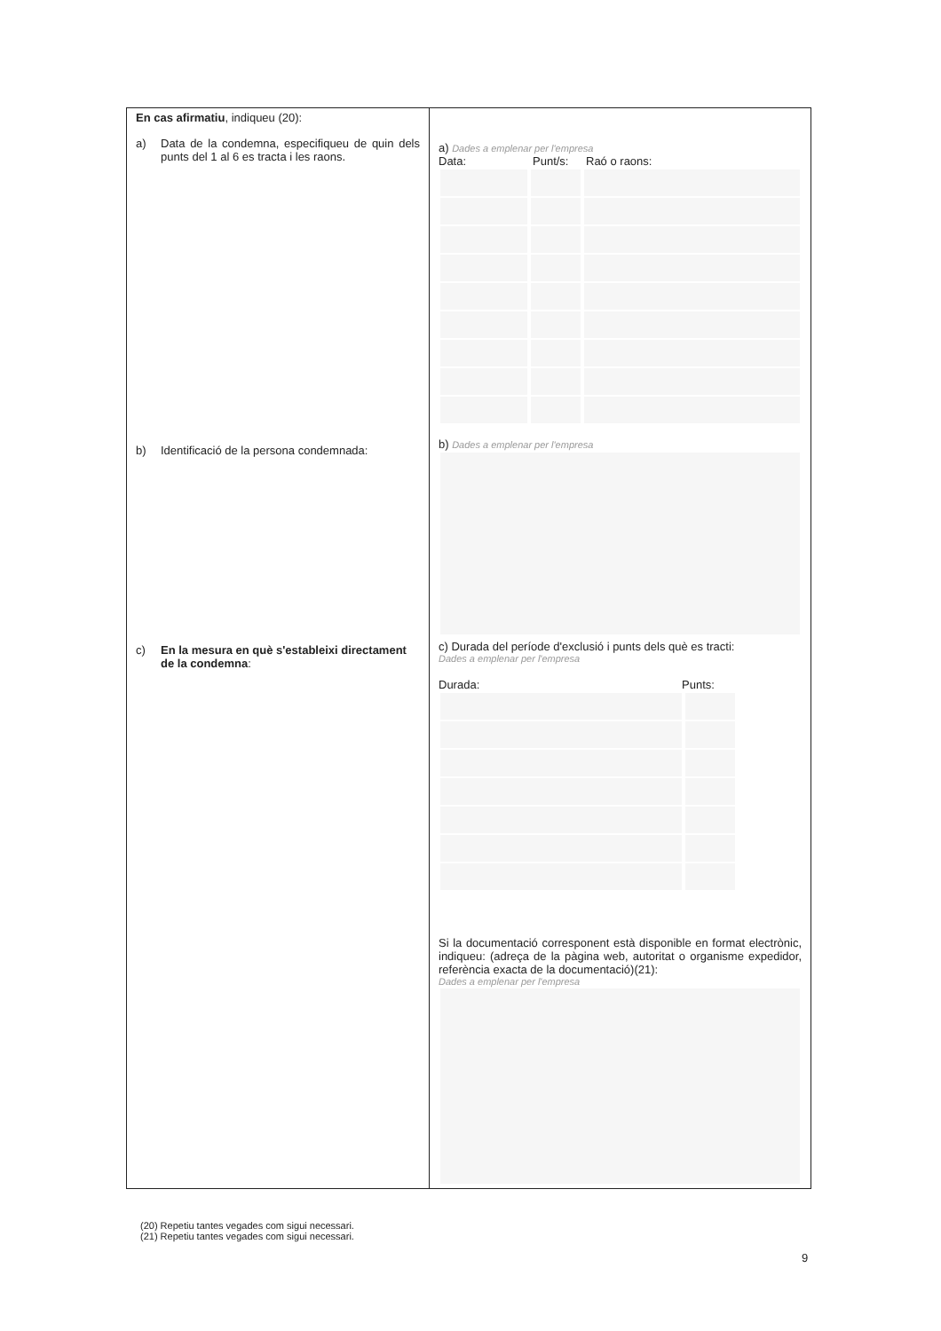| En cas afirmatiu , indiqueu (20): a) Data de la condemna, especifiqueu de quin dels punts del 1 al 6 es tracta i les raons. b) Identificació de la persona condemnada: c) En la mesura en què s'estableixi directament de la condemna : | a) Dades a emplenar per l'empresa Data: Punt/s: Raó o raons: b) Dades a emplenar per l'empresa c) Durada del període d'exclusió i punts dels què es tracti: Dades a emplenar per l'empresa Durada: Punts: Si la documentació corresponent està disponible en format electrònic, indiqueu: (adreça de la pàgina web, autoritat o organisme expedidor, referència exacta de la documentació)(21): Dades a emplenar per l'empresa |
(20) Repetiu tantes vegades com sigui necessari.
(21) Repetiu tantes vegades com sigui necessari.
9